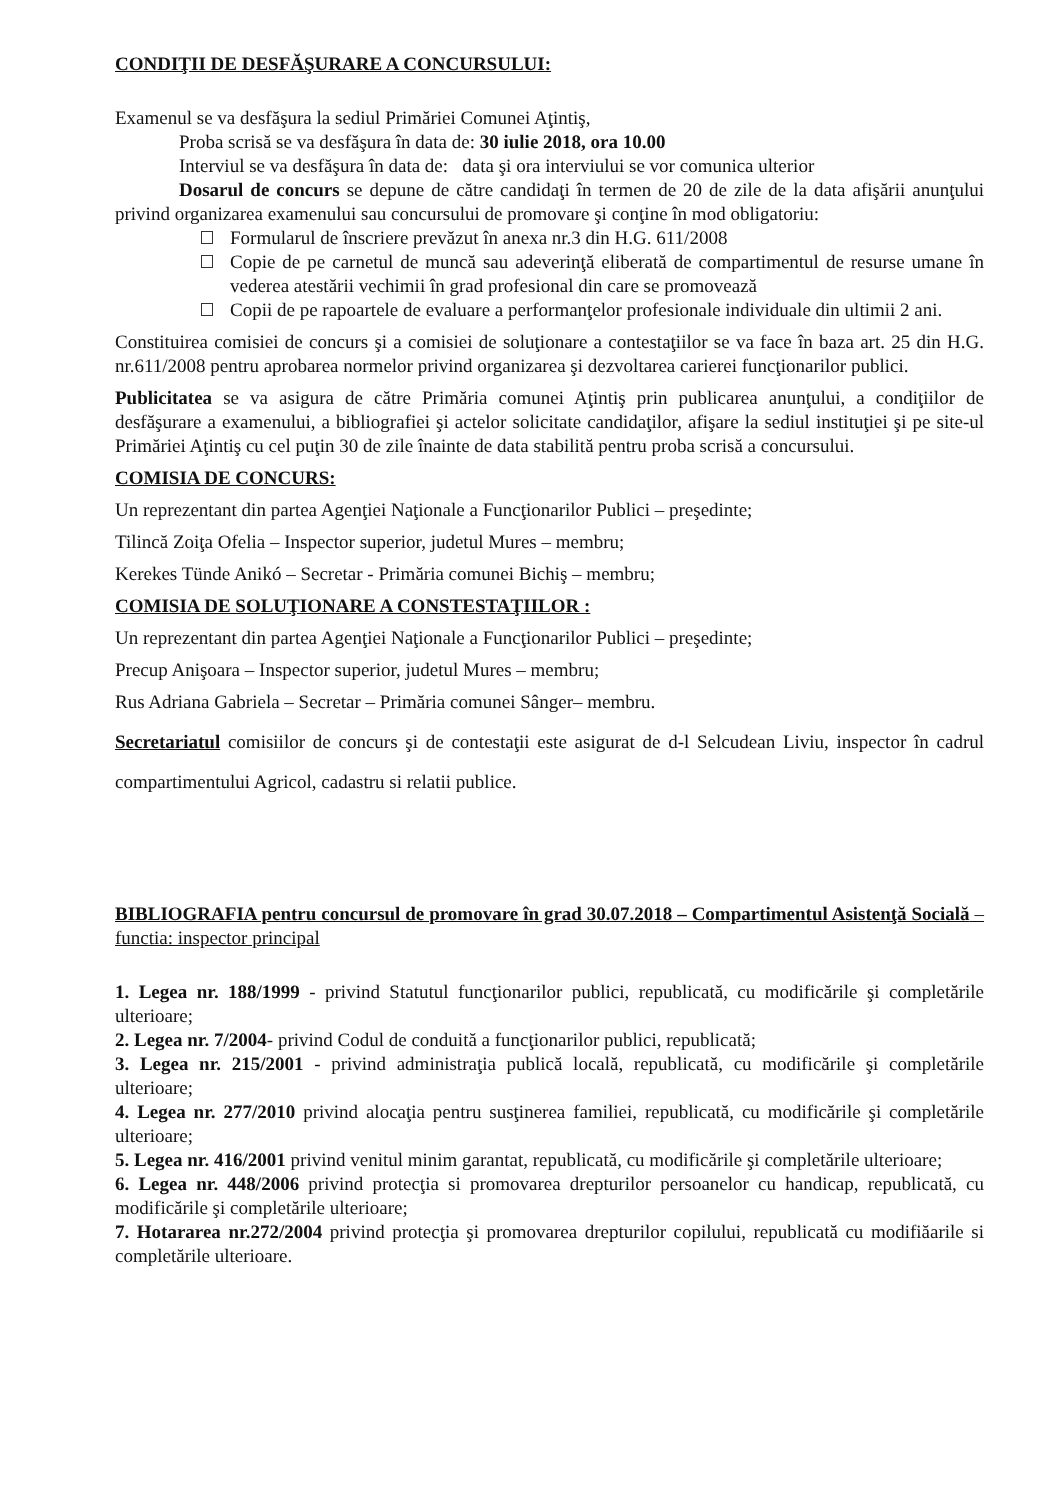CONDIŢII DE DESFĂŞURARE A CONCURSULUI:
Examenul se va desfăşura la sediul Primăriei Comunei Aţintiş,
Proba scrisă se va desfăşura în data de: 30 iulie 2018, ora 10.00
Interviul se va desfăşura în data de: data şi ora interviului se vor comunica ulterior
Dosarul de concurs se depune de către candidaţi în termen de 20 de zile de la data afişării anunţului privind organizarea examenului sau concursului de promovare şi conţine în mod obligatoriu:
Formularul de înscriere prevăzut în anexa nr.3 din H.G. 611/2008
Copie de pe carnetul de muncă sau adeverinţă eliberată de compartimentul de resurse umane în vederea atestării vechimii în grad profesional din care se promovează
Copii de pe rapoartele de evaluare a performanţelor profesionale individuale din ultimii 2 ani.
Constituirea comisiei de concurs şi a comisiei de soluţionare a contestaţiilor se va face în baza art. 25 din H.G. nr.611/2008 pentru aprobarea normelor privind organizarea şi dezvoltarea carierei funcţionarilor publici.
Publicitatea se va asigura de către Primăria comunei Aţintiş prin publicarea anunţului, a condiţiilor de desfăşurare a examenului, a bibliografiei şi actelor solicitate candidaţilor, afişare la sediul instituţiei şi pe site-ul Primăriei Aţintiş cu cel puţin 30 de zile înainte de data stabilită pentru proba scrisă a concursului.
COMISIA DE CONCURS:
Un reprezentant din partea Agenţiei Naţionale a Funcţionarilor Publici – preşedinte;
Tilincă Zoiţa Ofelia – Inspector superior, judetul Mures – membru;
Kerekes Tünde Anikó – Secretar - Primăria comunei Bichiş – membru;
COMISIA DE SOLUŢIONARE A CONSTESTAŢIILOR :
Un reprezentant din partea Agenţiei Naţionale a Funcţionarilor Publici – preşedinte;
Precup Anişoara – Inspector superior, judetul Mures – membru;
Rus Adriana Gabriela – Secretar – Primăria comunei Sânger– membru.
Secretariatul comisiilor de concurs şi de contestaţii este asigurat de d-l Selcudean Liviu, inspector în cadrul compartimentului Agricol, cadastru si relatii publice.
BIBLIOGRAFIA pentru concursul de promovare în grad 30.07.2018 – Compartimentul Asistenţă Socială – functia: inspector principal
1. Legea nr. 188/1999 - privind Statutul funcţionarilor publici, republicată, cu modificările şi completările ulterioare;
2. Legea nr. 7/2004- privind Codul de conduită a funcţionarilor publici, republicată;
3. Legea nr. 215/2001 - privind administraţia publică locală, republicată, cu modificările şi completările ulterioare;
4. Legea nr. 277/2010 privind alocaţia pentru susţinerea familiei, republicată, cu modificările şi completările ulterioare;
5. Legea nr. 416/2001 privind venitul minim garantat, republicată, cu modificările şi completările ulterioare;
6. Legea nr. 448/2006 privind protecţia si promovarea drepturilor persoanelor cu handicap, republicată, cu modificările şi completările ulterioare;
7. Hotararea nr.272/2004 privind protecţia şi promovarea drepturilor copilului, republicată cu modifiăarile si completările ulterioare.